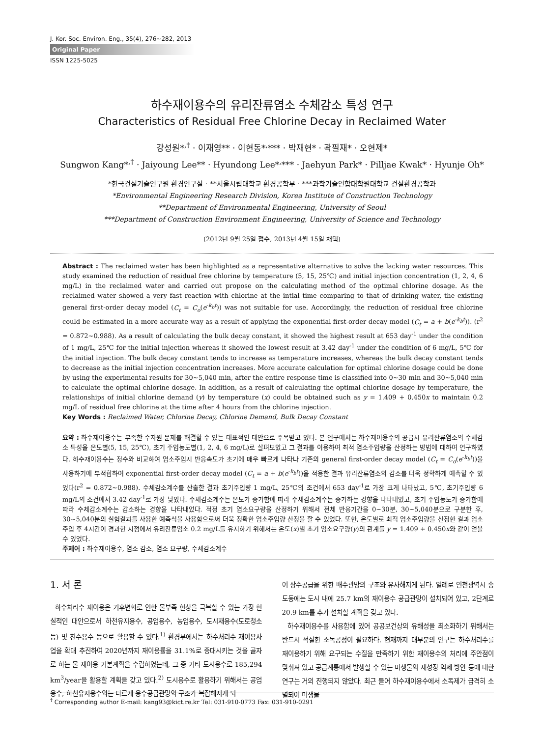J. Kor. Soc. Environ. Eng., 35(4), 276~282, 2013
Original Paper
ISSN 1225-5025
하수재이용수의 유리잔류염소 수체감소 특성 연구
Characteristics of Residual Free Chlorine Decay in Reclaimed Water
강성원*<sup>,†</sup> · 이재영** · 이현동*<sup>,</sup>*** · 박재현* · 곽필재* · 오현제*
Sungwon Kang*<sup>,†</sup> · Jaiyoung Lee** · Hyundong Lee*<sup>,</sup>*** · Jaehyun Park* · Pilljae Kwak* · Hyunje Oh*
*한국건설기술연구원 환경연구실 · **서울시립대학교 환경공학부 · ***과학기술연합대학원대학교 건설환경공학과
*Environmental Engineering Research Division, Korea Institute of Construction Technology
**Department of Environmental Engineering, University of Seoul
***Department of Construction Environment Engineering, University of Science and Technology
(2012년 9월 25일 접수, 2013년 4월 15일 채택)
Abstract : The reclaimed water has been highlighted as a representative alternative to solve the lacking water resources. This study examined the reduction of residual free chlorine by temperature (5, 15, 25℃) and initial injection concentration (1, 2, 4, 6 mg/L) in the reclaimed water and carried out propose on the calculating method of the optimal chlorine dosage. As the reclaimed water showed a very fast reaction with chlorine at the intial time comparing to that of drinking water, the existing general first-order decay model (C<sub>t</sub> = C<sub>o</sub>(e<sup>-k<sub>b</sub>t</sup>)) was not suitable for use. Accordingly, the reduction of residual free chlorine could be estimated in a more accurate way as a result of applying the exponential first-order decay model (C<sub>t</sub> = a + b(e<sup>-k<sub>b</sub>t</sup>)). (r<sup>2</sup> = 0.872~0.988). As a result of calculating the bulk decay constant, it showed the highest result at 653 day<sup>-1</sup> under the condition of 1 mg/L, 25℃ for the initial injection whereas it showed the lowest result at 3.42 day<sup>-1</sup> under the condition of 6 mg/L, 5℃ for the initial injection. The bulk decay constant tends to increase as temperature increases, whereas the bulk decay constant tends to decrease as the initial injection concentration increases. More accurate calculation for optimal chlorine dosage could be done by using the experimental results for 30~5,040 min, after the entire response time is classified into 0~30 min and 30~5,040 min to calculate the optimal chlorine dosage. In addition, as a result of calculating the optimal chlorine dosage by temperature, the relationships of initial chlorine demand (y) by temperature (x) could be obtained such as y = 1.409 + 0.450x to maintain 0.2 mg/L of residual free chlorine at the time after 4 hours from the chlorine injection.
Key Words : Reclaimed Water, Chlorine Decay, Chlorine Demand, Bulk Decay Constant
요약 : 하수재이용수는 부족한 수자원 문제를 해결할 수 있는 대표적인 대안으로 주목받고 있다. 본 연구에서는 하수재이용수의 공급시 유리잔류염소의 수체감소 특성을 온도별(5, 15, 25℃), 초기 주입농도별(1, 2, 4, 6 mg/L)로 살펴보았고 그 결과를 이용하여 최적 염소주입량을 산정하는 방법에 대하여 연구하였다. 하수재이용수는 정수와 비교하여 염소주입시 반응속도가 초기에 매우 빠르게 나타나 기존의 general first-order decay model (C<sub>t</sub> = C<sub>o</sub>(e<sup>-k<sub>b</sub>t</sup>))을 사용하기에 부적합하여 exponential first-order decay model (C<sub>t</sub> = a + b(e<sup>-k<sub>b</sub>t</sup>))을 적용한 결과 유리잔류염소의 감소를 더욱 정확하게 예측할 수 있었다(r<sup>2</sup> = 0.872~0.988). 수체감소계수를 산출한 결과 초기주입량 1 mg/L, 25℃의 조건에서 653 day<sup>-1</sup>로 가장 크게 나타났고, 5℃, 초기주입량 6 mg/L의 조건에서 3.42 day<sup>-1</sup>로 가장 낮았다. 수체감소계수는 온도가 증가함에 따라 수체감소계수는 증가하는 경향을 나타내었고, 초기 주입농도가 증가함에 따라 수체감소계수는 감소하는 경향을 나타내었다. 적정 초기 염소요구량을 산정하기 위해서 전체 반응기간을 0~30분, 30~5,040분으로 구분한 후, 30~5,040분의 실험결과를 사용한 예측식을 사용함으로써 더욱 정확한 염소주입량 산정을 할 수 있었다. 또한, 온도별로 최적 염소주입량을 산정한 결과 염소주입 후 4시간이 경과한 시점에서 유리잔류염소 0.2 mg/L를 유지하기 위해서는 온도(x)별 초기 염소요구량(y)의 관계를 y = 1.409 + 0.450x와 같이 얻을 수 있었다.
주제어 : 하수재이용수, 염소 감소, 염소 요구량, 수체감소계수
1. 서 론
하수처리수 재이용은 기후변화로 인한 물부족 현상을 극복할 수 있는 가장 현실적인 대안으로서 하천유지용수, 공업용수, 농업용수, 도시재용수(도로청소 등) 및 친수용수 등으로 활용할 수 있다.<sup>1)</sup> 환경부에서는 하수처리수 재이용사업을 확대 추진하여 2020년까지 재이용률을 31.1%로 증대시키는 것을 골자로 하는 물 재이용 기본계획을 수립하였는데, 그 중 기타 도시용수로 185,294 km<sup>3</sup>/year을 활용할 계획을 갖고 있다.<sup>2)</sup> 도시용수로 활용하기 위해서는 공업용수, 하천유지용수와는 다르게 용수공급관망의 구조가 복잡해지게 되
어 상수공급을 위한 배수관망의 구조와 유사해지게 된다. 일례로 인천광역시 송도동에는 도시 내에 25.7 km의 재이용수 공급관망이 설치되어 있고, 2단계로 20.9 km를 추가 설치할 계획을 갖고 있다.
하수재이용수를 사용함에 있어 공공보건상의 유해성을 최소화하기 위해서는 반드시 적절한 소독공정이 필요하다. 현재까지 대부분의 연구는 하수처리수를 재이용하기 위해 요구되는 수질을 만족하기 위한 재이용수의 처리에 주안점이 맞춰져 있고 공급계통에서 발생할 수 있는 미생물의 재성장 억제 방안 등에 대한 연구는 거의 진행되지 않았다. 최근 들어 하수재이용수에서 소독제가 급격히 소멸되어 미생물
<sup>†</sup> Corresponding author E-mail: kang93@kict.re.kr Tel: 031-910-0773 Fax: 031-910-0291